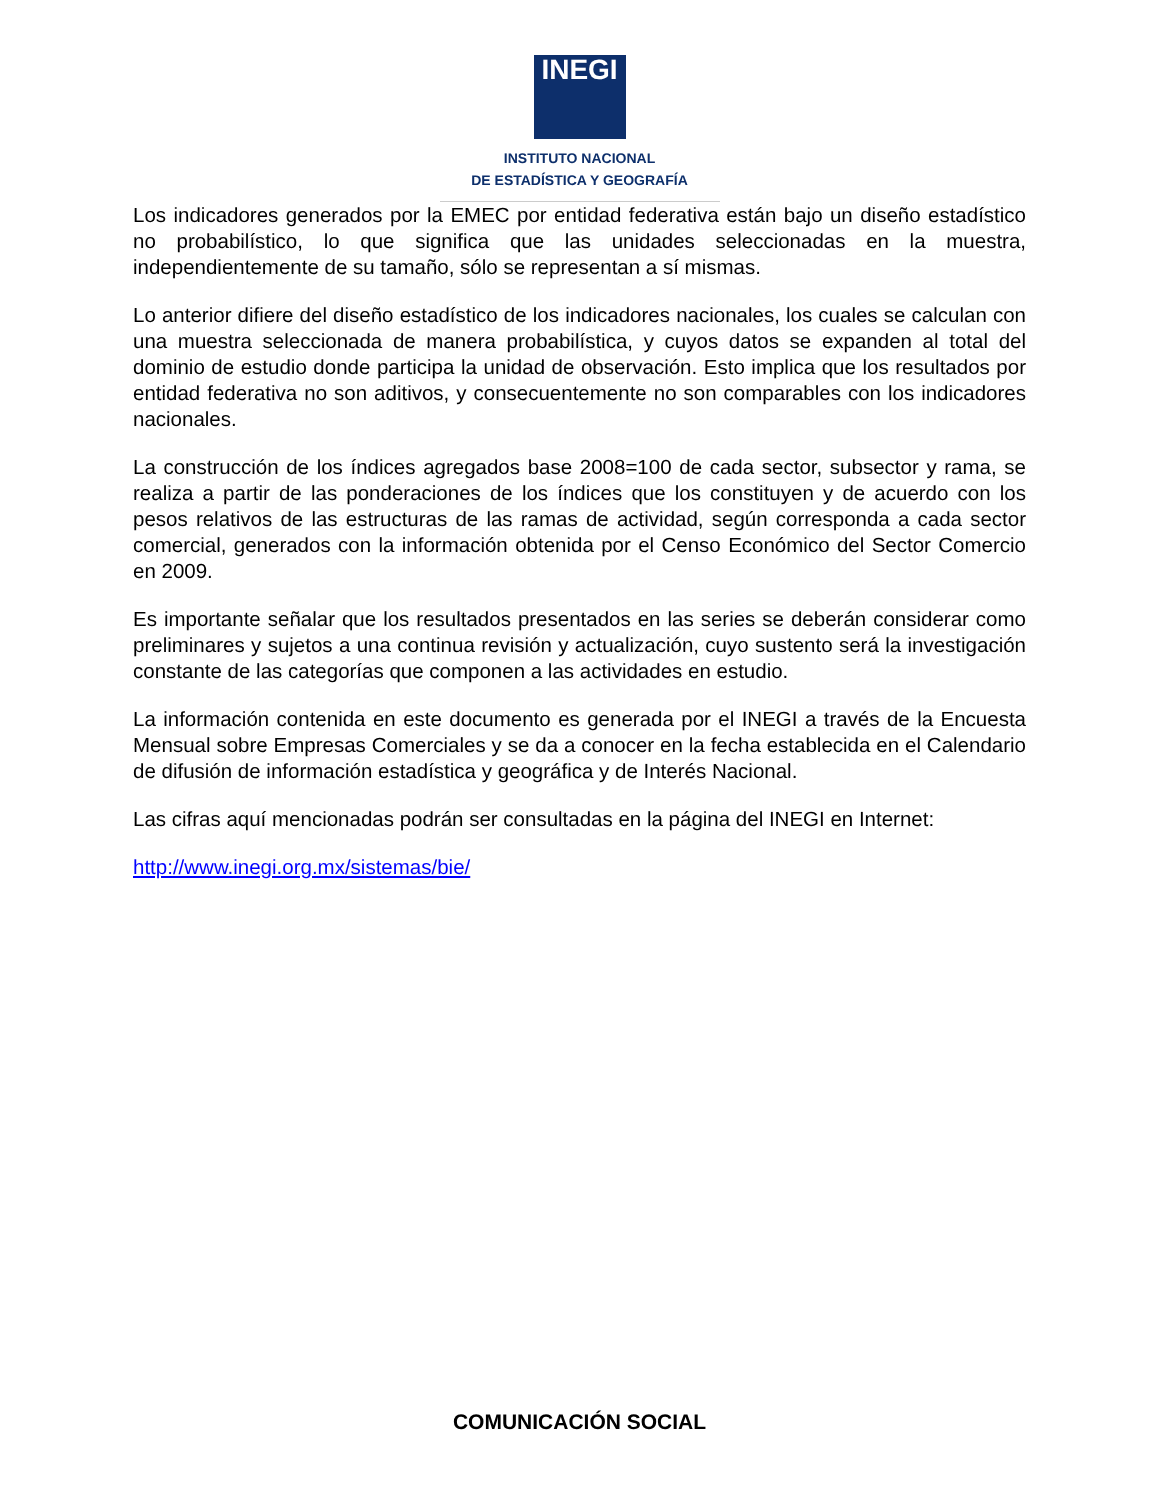INEGI
INSTITUTO NACIONAL
DE ESTADÍSTICA Y GEOGRAFÍA
Los indicadores generados por la EMEC por entidad federativa están bajo un diseño estadístico no probabilístico, lo que significa que las unidades seleccionadas en la muestra, independientemente de su tamaño, sólo se representan a sí mismas.
Lo anterior difiere del diseño estadístico de los indicadores nacionales, los cuales se calculan con una muestra seleccionada de manera probabilística, y cuyos datos se expanden al total del dominio de estudio donde participa la unidad de observación. Esto implica que los resultados por entidad federativa no son aditivos, y consecuentemente no son comparables con los indicadores nacionales.
La construcción de los índices agregados base 2008=100 de cada sector, subsector y rama, se realiza a partir de las ponderaciones de los índices que los constituyen y de acuerdo con los pesos relativos de las estructuras de las ramas de actividad, según corresponda a cada sector comercial, generados con la información obtenida por el Censo Económico del Sector Comercio en 2009.
Es importante señalar que los resultados presentados en las series se deberán considerar como preliminares y sujetos a una continua revisión y actualización, cuyo sustento será la investigación constante de las categorías que componen a las actividades en estudio.
La información contenida en este documento es generada por el INEGI a través de la Encuesta Mensual sobre Empresas Comerciales y se da a conocer en la fecha establecida en el Calendario de difusión de información estadística y geográfica y de Interés Nacional.
Las cifras aquí mencionadas podrán ser consultadas en la página del INEGI en Internet:
http://www.inegi.org.mx/sistemas/bie/
COMUNICACIÓN SOCIAL